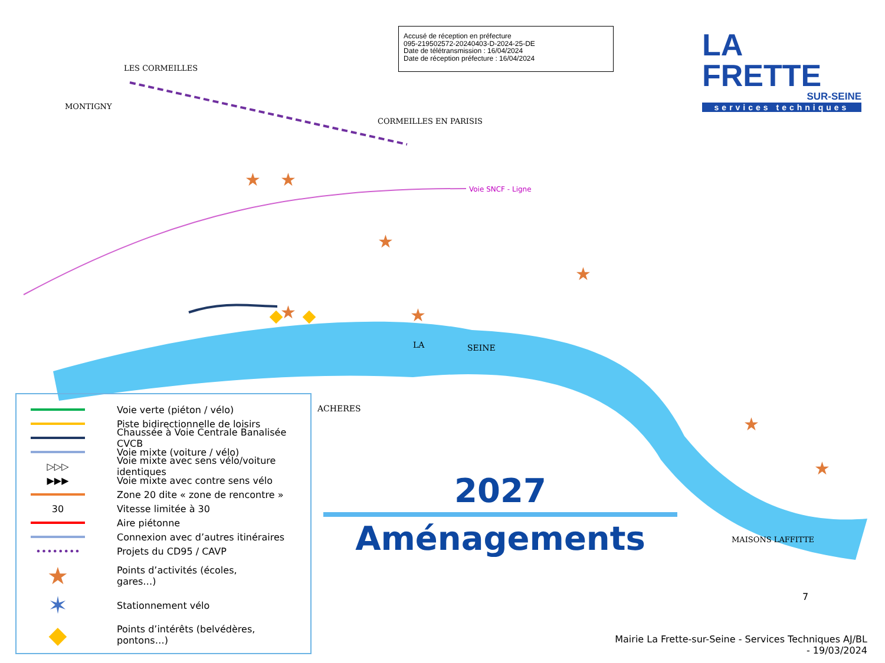Accusé de réception en préfecture
095-219502572-20240403-D-2024-25-DE
Date de télétransmission : 16/04/2024
Date de réception préfecture : 16/04/2024
LA FRETTE
SUR-SEINE
services techniques
CORMEILLES EN PARISIS
LES CORMEILLES
MONTIGNY
Voie SNCF - Ligne
LA
SEINE
ACHERES
MAISONS LAFFITTE
★
★
★
★
★
★
★
★
Voie verte (piéton / vélo)
Piste bidirectionnelle de loisirs
Chaussée à Voie Centrale Banalisée CVCB
Voie mixte (voiture / vélo)
▷▷▷ Voie mixte avec sens vélo/voiture identiques
▶▶▶ Voie mixte avec contre sens vélo
Zone 20 dite « zone de rencontre »
30 Vitesse limitée à 30
Aire piétonne
Connexion avec d’autres itinéraires
•••••••• Projets du CD95 / CAVP
★ Points d’activités (écoles,
gares…)
✶ Stationnement vélo
◆ Points d’intérêts (belvédères,
pontons…)
2027
Aménagements
7
Mairie La Frette-sur-Seine - Services Techniques AJ/BL - 19/03/2024